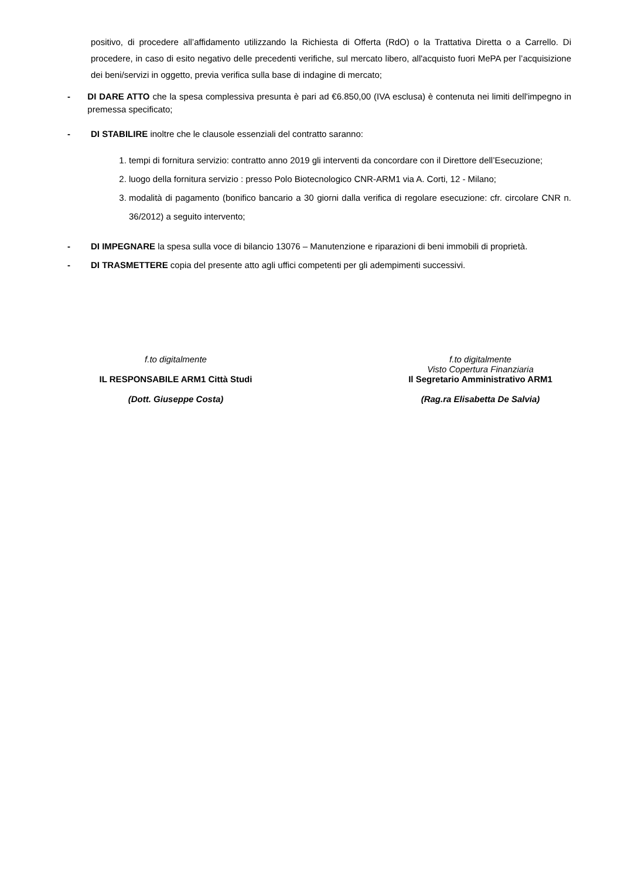positivo, di procedere all’affidamento utilizzando la Richiesta di Offerta (RdO) o la Trattativa Diretta o a Carrello. Di procedere, in caso di esito negativo delle precedenti verifiche, sul mercato libero, all'acquisto fuori MePA per l’acquisizione dei beni/servizi in oggetto, previa verifica sulla base di indagine di mercato;
- DI DARE ATTO che la spesa complessiva presunta è pari ad €6.850,00 (IVA esclusa) è contenuta nei limiti dell'impegno in premessa specificato;
- DI STABILIRE inoltre che le clausole essenziali del contratto saranno:
1. tempi di fornitura servizio: contratto anno 2019 gli interventi da concordare con il Direttore dell’Esecuzione;
2. luogo della fornitura servizio : presso Polo Biotecnologico CNR-ARM1 via A. Corti, 12 - Milano;
3. modalità di pagamento (bonifico bancario a 30 giorni dalla verifica di regolare esecuzione: cfr. circolare CNR n. 36/2012) a seguito intervento;
- DI IMPEGNARE la spesa sulla voce di bilancio 13076 – Manutenzione e riparazioni di beni immobili di proprietà.
- DI TRASMETTERE copia del presente atto agli uffici competenti per gli adempimenti successivi.
f.to digitalmente
IL RESPONSABILE ARM1 Città Studi
(Dott. Giuseppe Costa)
f.to digitalmente
Visto Copertura Finanziaria
Il Segretario Amministrativo ARM1
(Rag.ra Elisabetta De Salvia)